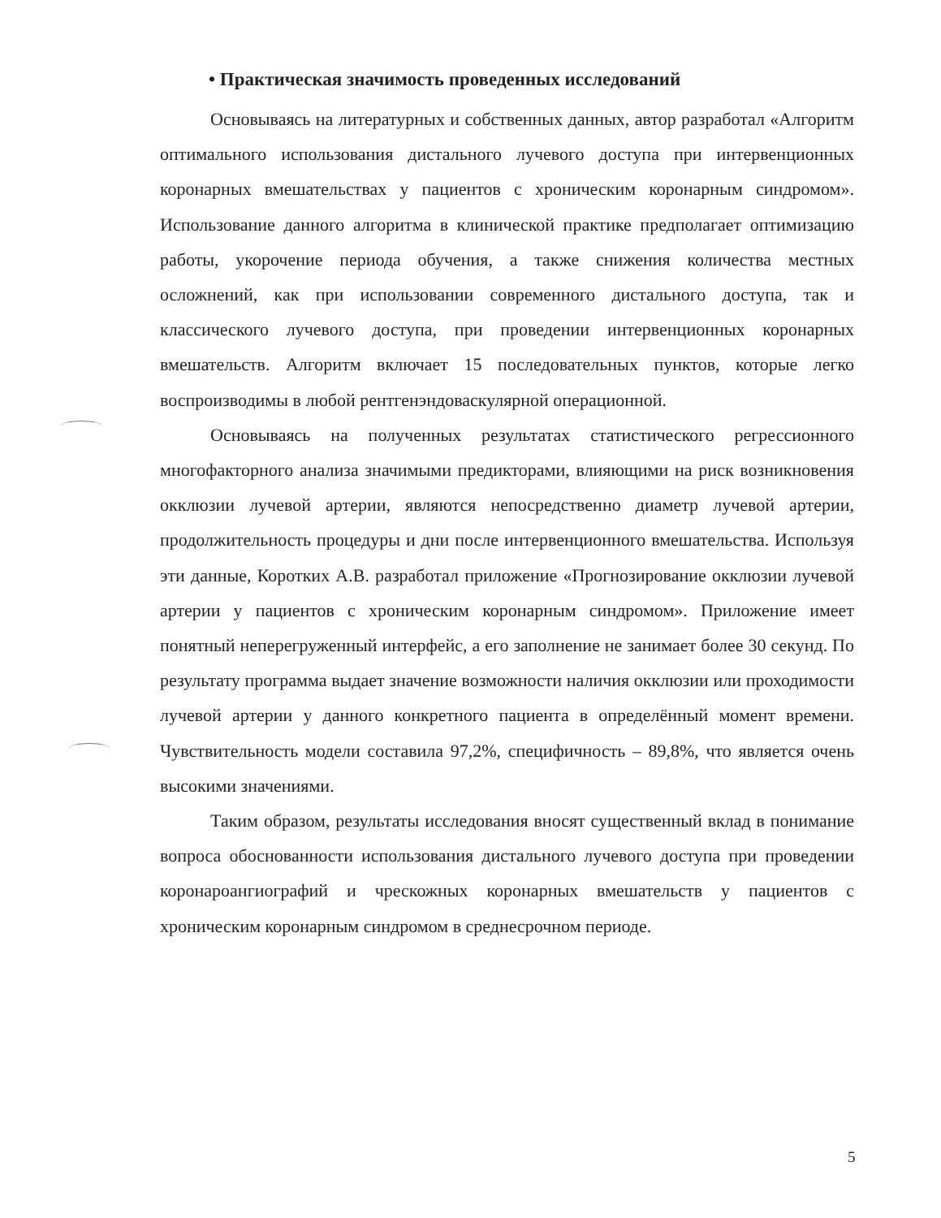• Практическая значимость проведенных исследований
Основываясь на литературных и собственных данных, автор разработал «Алгоритм оптимального использования дистального лучевого доступа при интервенционных коронарных вмешательствах у пациентов с хроническим коронарным синдромом». Использование данного алгоритма в клинической практике предполагает оптимизацию работы, укорочение периода обучения, а также снижения количества местных осложнений, как при использовании современного дистального доступа, так и классического лучевого доступа, при проведении интервенционных коронарных вмешательств. Алгоритм включает 15 последовательных пунктов, которые легко воспроизводимы в любой рентгенэндоваскулярной операционной.
Основываясь на полученных результатах статистического регрессионного многофакторного анализа значимыми предикторами, влияющими на риск возникновения окклюзии лучевой артерии, являются непосредственно диаметр лучевой артерии, продолжительность процедуры и дни после интервенционного вмешательства. Используя эти данные, Коротких А.В. разработал приложение «Прогнозирование окклюзии лучевой артерии у пациентов с хроническим коронарным синдромом». Приложение имеет понятный неперегруженный интерфейс, а его заполнение не занимает более 30 секунд. По результату программа выдает значение возможности наличия окклюзии или проходимости лучевой артерии у данного конкретного пациента в определённый момент времени. Чувствительность модели составила 97,2%, специфичность – 89,8%, что является очень высокими значениями.
Таким образом, результаты исследования вносят существенный вклад в понимание вопроса обоснованности использования дистального лучевого доступа при проведении коронароангиографий и чрескожных коронарных вмешательств у пациентов с хроническим коронарным синдромом в среднесрочном периоде.
5